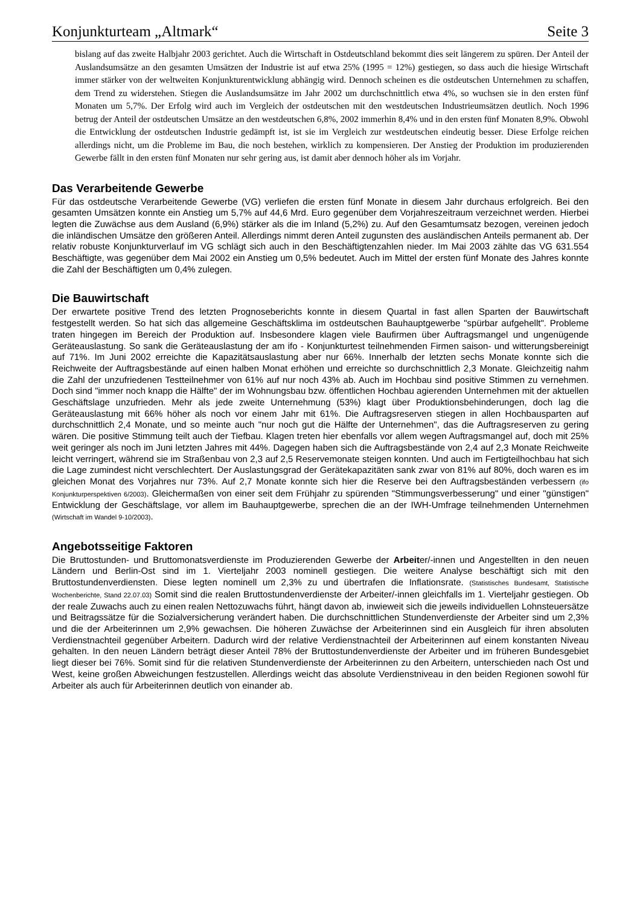Konjunkturteam „Altmark“Seite 3
bislang auf das zweite Halbjahr 2003 gerichtet. Auch die Wirtschaft in Ostdeutschland bekommt dies seit längerem zu spüren. Der Anteil der Auslandsumsätze an den gesamten Umsätzen der Industrie ist auf etwa 25% (1995 = 12%) gestiegen, so dass auch die hiesige Wirtschaft immer stärker von der weltweiten Konjunkturentwicklung abhängig wird. Dennoch scheinen es die ostdeutschen Unternehmen zu schaffen, dem Trend zu widerstehen. Stiegen die Auslandsumsätze im Jahr 2002 um durchschnittlich etwa 4%, so wuchsen sie in den ersten fünf Monaten um 5,7%. Der Erfolg wird auch im Vergleich der ostdeutschen mit den westdeutschen Industrieumsätzen deutlich. Noch 1996 betrug der Anteil der ostdeutschen Umsätze an den westdeutschen 6,8%, 2002 immerhin 8,4% und in den ersten fünf Monaten 8,9%. Obwohl die Entwicklung der ostdeutschen Industrie gedämpft ist, ist sie im Vergleich zur westdeutschen eindeutig besser. Diese Erfolge reichen allerdings nicht, um die Probleme im Bau, die noch bestehen, wirklich zu kompensieren. Der Anstieg der Produktion im produzierenden Gewerbe fällt in den ersten fünf Monaten nur sehr gering aus, ist damit aber dennoch höher als im Vorjahr.
Das Verarbeitende Gewerbe
Für das ostdeutsche Verarbeitende Gewerbe (VG) verliefen die ersten fünf Monate in diesem Jahr durchaus erfolgreich. Bei den gesamten Umsätzen konnte ein Anstieg um 5,7% auf 44,6 Mrd. Euro gegenüber dem Vorjahreszeitraum verzeichnet werden. Hierbei legten die Zuwächse aus dem Ausland (6,9%) stärker als die im Inland (5,2%) zu. Auf den Gesamtumsatz bezogen, vereinen jedoch die inländischen Umsätze den größeren Anteil. Allerdings nimmt deren Anteil zugunsten des ausländischen Anteils permanent ab. Der relativ robuste Konjunkturverlauf im VG schlägt sich auch in den Beschäftigtenzahlen nieder. Im Mai 2003 zählte das VG 631.554 Beschäftigte, was gegenüber dem Mai 2002 ein Anstieg um 0,5% bedeutet. Auch im Mittel der ersten fünf Monate des Jahres konnte die Zahl der Beschäftigten um 0,4% zulegen.
Die Bauwirtschaft
Der erwartete positive Trend des letzten Prognoseberichts konnte in diesem Quartal in fast allen Sparten der Bauwirtschaft festgestellt werden. So hat sich das allgemeine Geschäftsklima im ostdeutschen Bauhauptgewerbe "spürbar aufgehellt". Probleme traten hingegen im Bereich der Produktion auf. Insbesondere klagen viele Baufirmen über Auftragsmangel und ungenügende Geräteauslastung. So sank die Geräteauslastung der am ifo - Konjunkturtest teilnehmenden Firmen saison- und witterungsbereinigt auf 71%. Im Juni 2002 erreichte die Kapazitätsauslastung aber nur 66%. Innerhalb der letzten sechs Monate konnte sich die Reichweite der Auftragsbestände auf einen halben Monat erhöhen und erreichte so durchschnittlich 2,3 Monate. Gleichzeitig nahm die Zahl der unzufriedenen Testteilnehmer von 61% auf nur noch 43% ab. Auch im Hochbau sind positive Stimmen zu vernehmen. Doch sind "immer noch knapp die Hälfte" der im Wohnungsbau bzw. öffentlichen Hochbau agierenden Unternehmen mit der aktuellen Geschäftslage unzufrieden. Mehr als jede zweite Unternehmung (53%) klagt über Produktionsbehinderungen, doch lag die Geräteauslastung mit 66% höher als noch vor einem Jahr mit 61%. Die Auftragsreserven stiegen in allen Hochbausparten auf durchschnittlich 2,4 Monate, und so meinte auch "nur noch gut die Hälfte der Unternehmen", das die Auftragsreserven zu gering wären. Die positive Stimmung teilt auch der Tiefbau. Klagen treten hier ebenfalls vor allem wegen Auftragsmangel auf, doch mit 25% weit geringer als noch im Juni letzten Jahres mit 44%. Dagegen haben sich die Auftragsbestände von 2,4 auf 2,3 Monate Reichweite leicht verringert, während sie im Straßenbau von 2,3 auf 2,5 Reservemonate steigen konnten. Und auch im Fertigteilhochbau hat sich die Lage zumindest nicht verschlechtert. Der Auslastungsgrad der Gerätekapazitäten sank zwar von 81% auf 80%, doch waren es im gleichen Monat des Vorjahres nur 73%. Auf 2,7 Monate konnte sich hier die Reserve bei den Auftragsbeständen verbessern (ifo Konjunkturperspektiven 6/2003). Gleichermaßen von einer seit dem Frühjahr zu spürenden "Stimmungsverbesserung" und einer "günstigen" Entwicklung der Geschäftslage, vor allem im Bauhauptgewerbe, sprechen die an der IWH-Umfrage teilnehmenden Unternehmen (Wirtschaft im Wandel 9-10/2003).
Angebotsseitige Faktoren
Die Bruttostunden- und Bruttomonatsverdienste im Produzierenden Gewerbe der Arbeiter/-innen und Angestellten in den neuen Ländern und Berlin-Ost sind im 1. Vierteljahr 2003 nominell gestiegen. Die weitere Analyse beschäftigt sich mit den Bruttostundenverdiensten. Diese legten nominell um 2,3% zu und übertrafen die Inflationsrate. (Statistisches Bundesamt, Statistische Wochenberichte, Stand 22.07.03) Somit sind die realen Bruttostundenverdienste der Arbeiter/-innen gleichfalls im 1. Vierteljahr gestiegen. Ob der reale Zuwachs auch zu einen realen Nettozuwachs führt, hängt davon ab, inwieweit sich die jeweils individuellen Lohnsteuersätze und Beitragssätze für die Sozialversicherung verändert haben. Die durchschnittlichen Stundenverdienste der Arbeiter sind um 2,3% und die der Arbeiterinnen um 2,9% gewachsen. Die höheren Zuwächse der Arbeiterinnen sind ein Ausgleich für ihren absoluten Verdienstnachteil gegenüber Arbeitern. Dadurch wird der relative Verdienstnachteil der Arbeiterinnen auf einem konstanten Niveau gehalten. In den neuen Ländern beträgt dieser Anteil 78% der Bruttostundenverdienste der Arbeiter und im früheren Bundesgebiet liegt dieser bei 76%. Somit sind für die relativen Stundenverdienste der Arbeiterinnen zu den Arbeitern, unterschieden nach Ost und West, keine großen Abweichungen festzustellen. Allerdings weicht das absolute Verdienstniveau in den beiden Regionen sowohl für Arbeiter als auch für Arbeiterinnen deutlich von einander ab.